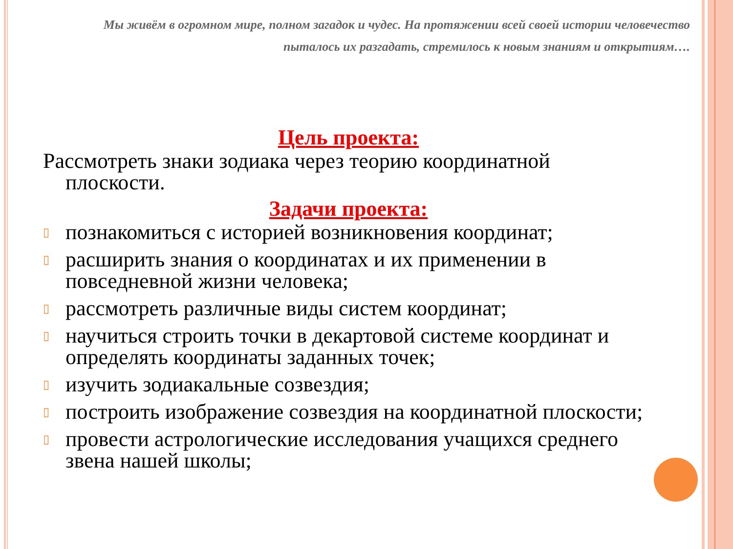Мы живём в огромном мире, полном загадок и чудес. На протяжении всей своей истории человечество пыталось их разгадать, стремилось к новым знаниям и открытиям….
Цель проекта:
Рассмотреть знаки зодиака через теорию координатной плоскости.
Задачи проекта:
▯ познакомиться с историей возникновения координат;
▯ расширить знания о координатах и их применении в повседневной жизни человека;
▯ рассмотреть различные виды систем координат;
▯ научиться строить точки в декартовой системе координат и определять координаты заданных точек;
▯ изучить зодиакальные созвездия;
▯ построить изображение созвездия на координатной плоскости;
▯ провести астрологические исследования учащихся среднего звена нашей школы;